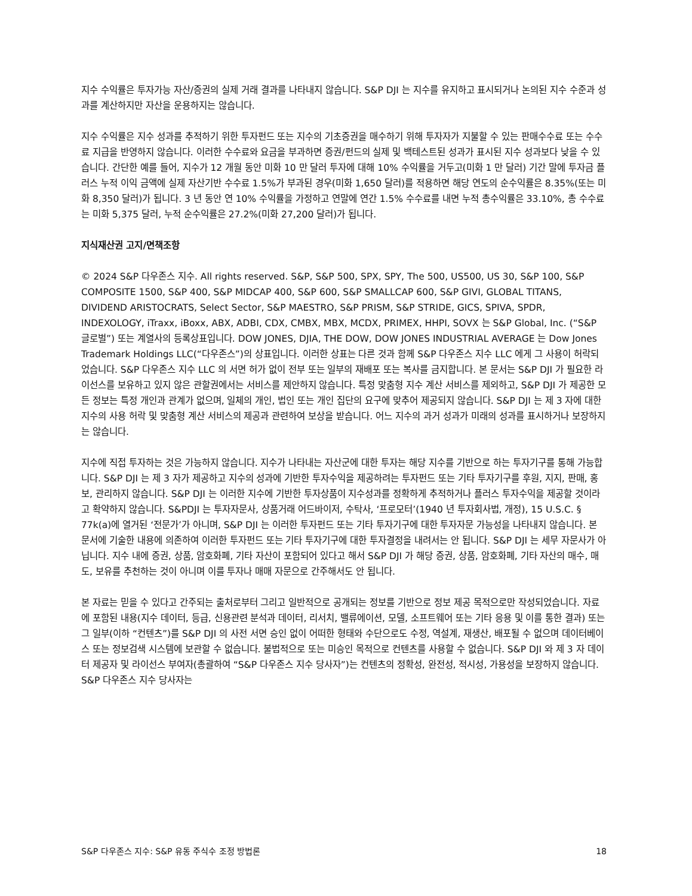지수 수익률은 투자가능 자산/증권의 실제 거래 결과를 나타내지 않습니다. S&P DJI 는 지수를 유지하고 표시되거나 논의된 지수 수준과 성과를 계산하지만 자산을 운용하지는 않습니다.
지수 수익률은 지수 성과를 추적하기 위한 투자펀드 또는 지수의 기초증권을 매수하기 위해 투자자가 지불할 수 있는 판매수수료 또는 수수료 지급을 반영하지 않습니다. 이러한 수수료와 요금을 부과하면 증권/펀드의 실제 및 백테스트된 성과가 표시된 지수 성과보다 낮을 수 있습니다. 간단한 예를 들어, 지수가 12 개월 동안 미화 10 만 달러 투자에 대해 10% 수익률을 거두고(미화 1 만 달러) 기간 말에 투자금 플러스 누적 이익 금액에 실제 자산기반 수수료 1.5%가 부과된 경우(미화 1,650 달러)를 적용하면 해당 연도의 순수익률은 8.35%(또는 미화 8,350 달러)가 됩니다. 3 년 동안 연 10% 수익률을 가정하고 연말에 연간 1.5% 수수료를 내면 누적 총수익률은 33.10%, 총 수수료는 미화 5,375 달러, 누적 순수익률은 27.2%(미화 27,200 달러)가 됩니다.
지식재산권 고지/면책조항
© 2024 S&P 다우존스 지수. All rights reserved. S&P, S&P 500, SPX, SPY, The 500, US500, US 30, S&P 100, S&P COMPOSITE 1500, S&P 400, S&P MIDCAP 400, S&P 600, S&P SMALLCAP 600, S&P GIVI, GLOBAL TITANS, DIVIDEND ARISTOCRATS, Select Sector, S&P MAESTRO, S&P PRISM, S&P STRIDE, GICS, SPIVA, SPDR, INDEXOLOGY, iTraxx, iBoxx, ABX, ADBI, CDX, CMBX, MBX, MCDX, PRIMEX, HHPI, SOVX 는 S&P Global, Inc. (“S&P 글로벌”) 또는 계열사의 등록상표입니다. DOW JONES, DJIA, THE DOW, DOW JONES INDUSTRIAL AVERAGE 는 Dow Jones Trademark Holdings LLC(“다우존스”)의 상표입니다. 이러한 상표는 다른 것과 함께 S&P 다우존스 지수 LLC 에게 그 사용이 허락되었습니다. S&P 다우존스 지수 LLC 의 서면 허가 없이 전부 또는 일부의 재배포 또는 복사를 금지합니다. 본 문서는 S&P DJI 가 필요한 라이선스를 보유하고 있지 않은 관할권에서는 서비스를 제안하지 않습니다. 특정 맞춤형 지수 계산 서비스를 제외하고, S&P DJI 가 제공한 모든 정보는 특정 개인과 관계가 없으며, 일체의 개인, 법인 또는 개인 집단의 요구에 맞추어 제공되지 않습니다. S&P DJI 는 제 3 자에 대한 지수의 사용 허락 및 맞춤형 계산 서비스의 제공과 관련하여 보상을 받습니다. 어느 지수의 과거 성과가 미래의 성과를 표시하거나 보장하지는 않습니다.
지수에 직접 투자하는 것은 가능하지 않습니다. 지수가 나타내는 자산군에 대한 투자는 해당 지수를 기반으로 하는 투자기구를 통해 가능합니다. S&P DJI 는 제 3 자가 제공하고 지수의 성과에 기반한 투자수익을 제공하려는 투자펀드 또는 기타 투자기구를 후원, 지지, 판매, 홍보, 관리하지 않습니다. S&P DJI 는 이러한 지수에 기반한 투자상품이 지수성과를 정확하게 추적하거나 플러스 투자수익을 제공할 것이라고 확약하지 않습니다. S&PDJI 는 투자자문사, 상품거래 어드바이저, 수탁사, ‘프로모터’(1940 년 투자회사법, 개정), 15 U.S.C. § 77k(a)에 열거된 ‘전문가’가 아니며, S&P DJI 는 이러한 투자펀드 또는 기타 투자기구에 대한 투자자문 가능성을 나타내지 않습니다. 본 문서에 기술한 내용에 의존하여 이러한 투자펀드 또는 기타 투자기구에 대한 투자결정을 내려서는 안 됩니다. S&P DJI 는 세무 자문사가 아닙니다. 지수 내에 증권, 상품, 암호화폐, 기타 자산이 포함되어 있다고 해서 S&P DJI 가 해당 증권, 상품, 암호화폐, 기타 자산의 매수, 매도, 보유를 추천하는 것이 아니며 이를 투자나 매매 자문으로 간주해서도 안 됩니다.
본 자료는 믿을 수 있다고 간주되는 출처로부터 그리고 일반적으로 공개되는 정보를 기반으로 정보 제공 목적으로만 작성되었습니다. 자료에 포함된 내용(지수 데이터, 등급, 신용관련 분석과 데이터, 리서치, 밸류에이션, 모델, 소프트웨어 또는 기타 응용 및 이를 통한 결과) 또는 그 일부(이하 “컨텐츠”)를 S&P DJI 의 사전 서면 승인 없이 어떠한 형태와 수단으로도 수정, 역설계, 재생산, 배포될 수 없으며 데이터베이스 또는 정보검색 시스템에 보관할 수 없습니다. 불법적으로 또는 미승인 목적으로 컨텐츠를 사용할 수 없습니다. S&P DJI 와 제 3 자 데이터 제공자 및 라이선스 부여자(총괄하여 “S&P 다우존스 지수 당사자”)는 컨텐츠의 정확성, 완전성, 적시성, 가용성을 보장하지 않습니다. S&P 다우존스 지수 당사자는
S&P 다우존스 지수: S&P 유동 주식수 조정 방법론 18